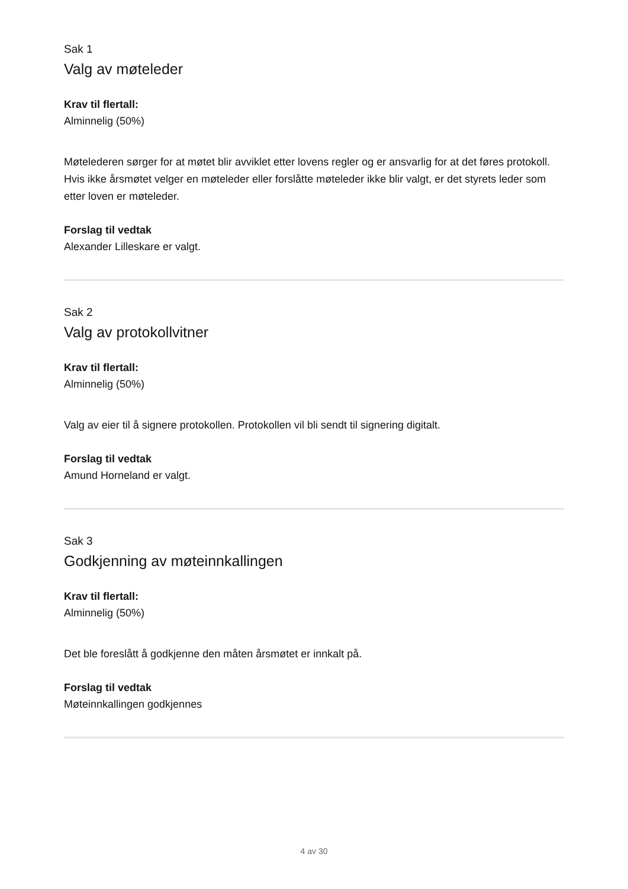Sak 1
Valg av møteleder
Krav til flertall:
Alminnelig (50%)
Møtelederen sørger for at møtet blir avviklet etter lovens regler og er ansvarlig for at det føres protokoll. Hvis ikke årsmøtet velger en møteleder eller forslåtte møteleder ikke blir valgt, er det styrets leder som etter loven er møteleder.
Forslag til vedtak
Alexander Lilleskare er valgt.
Sak 2
Valg av protokollvitner
Krav til flertall:
Alminnelig (50%)
Valg av eier til å signere protokollen. Protokollen vil bli sendt til signering digitalt.
Forslag til vedtak
Amund Horneland er valgt.
Sak 3
Godkjenning av møteinnkallingen
Krav til flertall:
Alminnelig (50%)
Det ble foreslått å godkjenne den måten årsmøtet er innkalt på.
Forslag til vedtak
Møteinnkallingen godkjennes
4 av 30